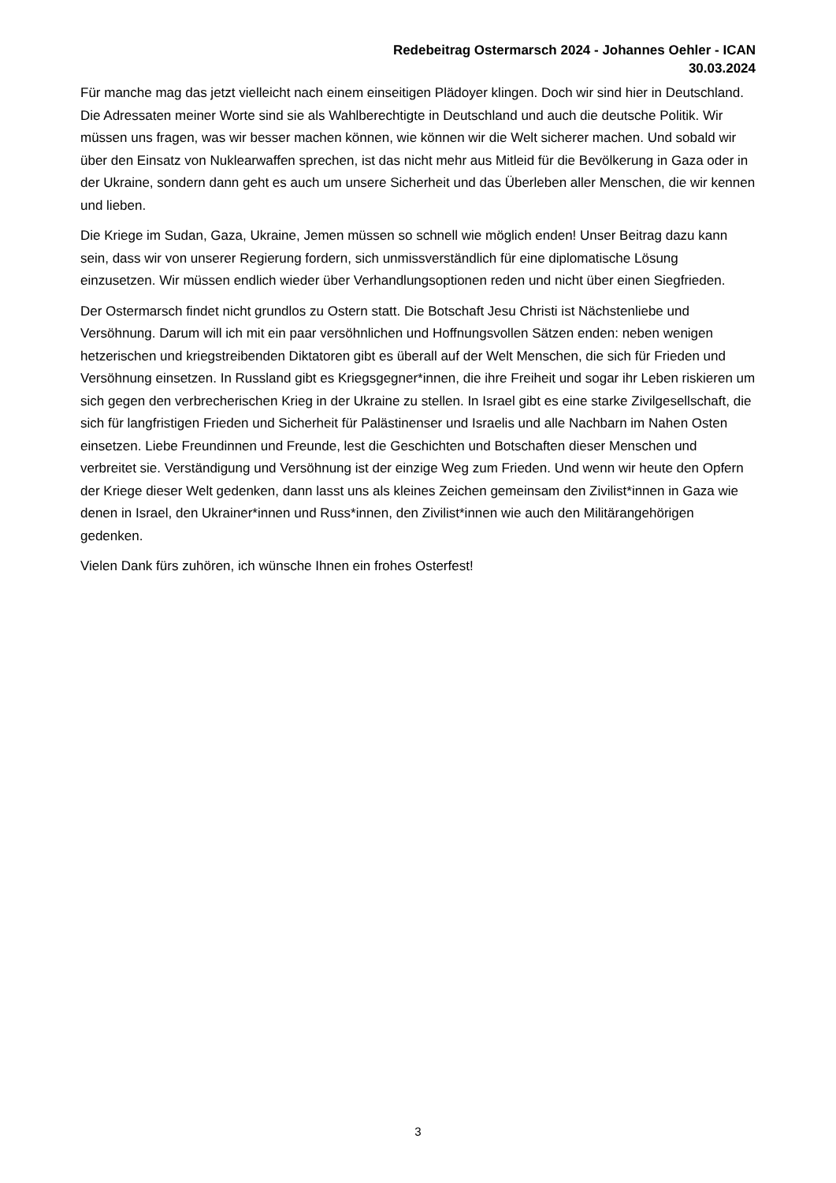Redebeitrag Ostermarsch 2024 - Johannes Oehler - ICAN
30.03.2024
Für manche mag das jetzt vielleicht nach einem einseitigen Plädoyer klingen. Doch wir sind hier in Deutschland. Die Adressaten meiner Worte sind sie als Wahlberechtigte in Deutschland und auch die deutsche Politik. Wir müssen uns fragen, was wir besser machen können, wie können wir die Welt sicherer machen. Und sobald wir über den Einsatz von Nuklearwaffen sprechen, ist das nicht mehr aus Mitleid für die Bevölkerung in Gaza oder in der Ukraine, sondern dann geht es auch um unsere Sicherheit und das Überleben aller Menschen, die wir kennen und lieben.
Die Kriege im Sudan, Gaza, Ukraine, Jemen müssen so schnell wie möglich enden! Unser Beitrag dazu kann sein, dass wir von unserer Regierung fordern, sich unmissverständlich für eine diplomatische Lösung einzusetzen. Wir müssen endlich wieder über Verhandlungsoptionen reden und nicht über einen Siegfrieden.
Der Ostermarsch findet nicht grundlos zu Ostern statt. Die Botschaft Jesu Christi ist Nächstenliebe und Versöhnung. Darum will ich mit ein paar versöhnlichen und Hoffnungsvollen Sätzen enden: neben wenigen hetzerischen und kriegstreibenden Diktatoren gibt es überall auf der Welt Menschen, die sich für Frieden und Versöhnung einsetzen. In Russland gibt es Kriegsgegner*innen, die ihre Freiheit und sogar ihr Leben riskieren um sich gegen den verbrecherischen Krieg in der Ukraine zu stellen. In Israel gibt es eine starke Zivilgesellschaft, die sich für langfristigen Frieden und Sicherheit für Palästinenser und Israelis und alle Nachbarn im Nahen Osten einsetzen. Liebe Freundinnen und Freunde, lest die Geschichten und Botschaften dieser Menschen und verbreitet sie. Verständigung und Versöhnung ist der einzige Weg zum Frieden. Und wenn wir heute den Opfern der Kriege dieser Welt gedenken, dann lasst uns als kleines Zeichen gemeinsam den Zivilist*innen in Gaza wie denen in Israel, den Ukrainer*innen und Russ*innen, den Zivilist*innen wie auch den Militärangehörigen gedenken.
Vielen Dank fürs zuhören, ich wünsche Ihnen ein frohes Osterfest!
3